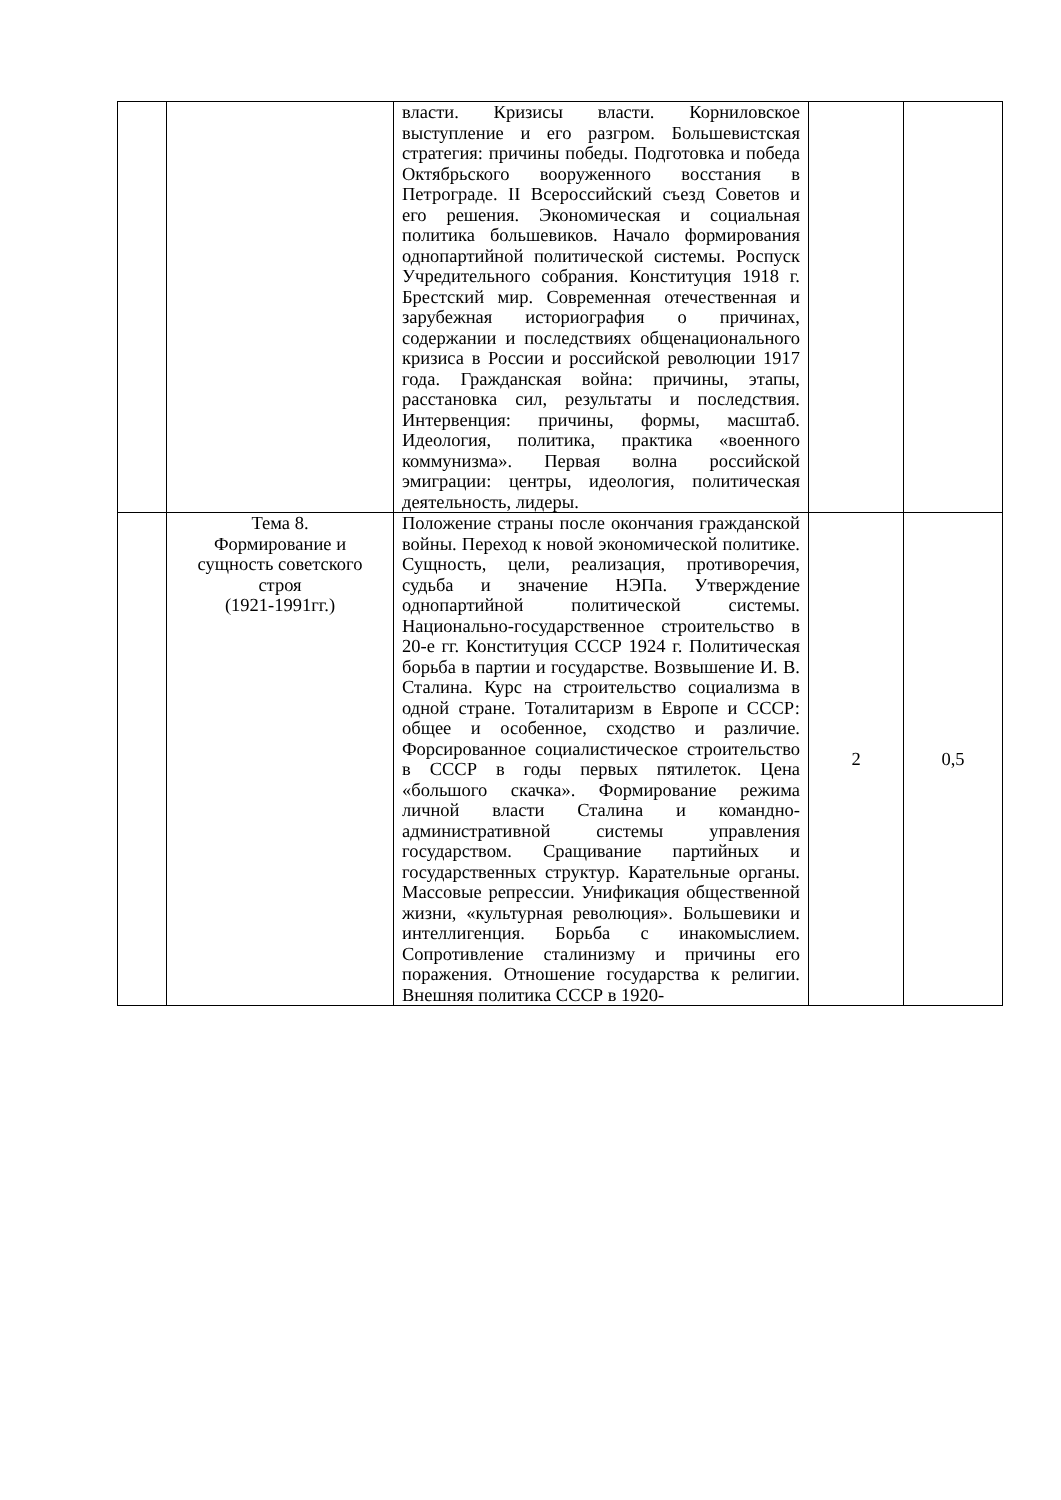| | | власти. Кризисы власти. Корниловское выступление и его разгром. Большевистская стратегия: причины победы. Подготовка и победа Октябрьского вооруженного восстания в Петрограде. II Всероссийский съезд Советов и его решения. Экономическая и социальная политика большевиков. Начало формирования однопартийной политической системы. Роспуск Учредительного собрания. Конституция 1918 г. Брестский мир. Современная отечественная и зарубежная историография о причинах, содержании и последствиях общенационального кризиса в России и российской революции 1917 года. Гражданская война: причины, этапы, расстановка сил, результаты и последствия. Интервенция: причины, формы, масштаб. Идеология, политика, практика «военного коммунизма». Первая волна российской эмиграции: центры, идеология, политическая деятельность, лидеры. | | |
| | Тема 8. Формирование и сущность советского строя (1921-1991гг.) | Положение страны после окончания гражданской войны. Переход к новой экономической политике. Сущность, цели, реализация, противоречия, судьба и значение НЭПа. Утверждение однопартийной политической системы. Национально-государственное строительство в 20-е гг. Конституция СССР 1924 г. Политическая борьба в партии и государстве. Возвышение И. В. Сталина. Курс на строительство социализма в одной стране. Тоталитаризм в Европе и СССР: общее и особенное, сходство и различие. Форсированное социалистическое строительство в СССР в годы первых пятилеток. Цена «большого скачка». Формирование режима личной власти Сталина и командно-административной системы управления государством. Сращивание партийных и государственных структур. Карательные органы. Массовые репрессии. Унификация общественной жизни, «культурная революция». Большевики и интеллигенция. Борьба с инакомыслием. Сопротивление сталинизму и причины его поражения. Отношение государства к религии. Внешняя политика СССР в 1920- | 2 | 0,5 |